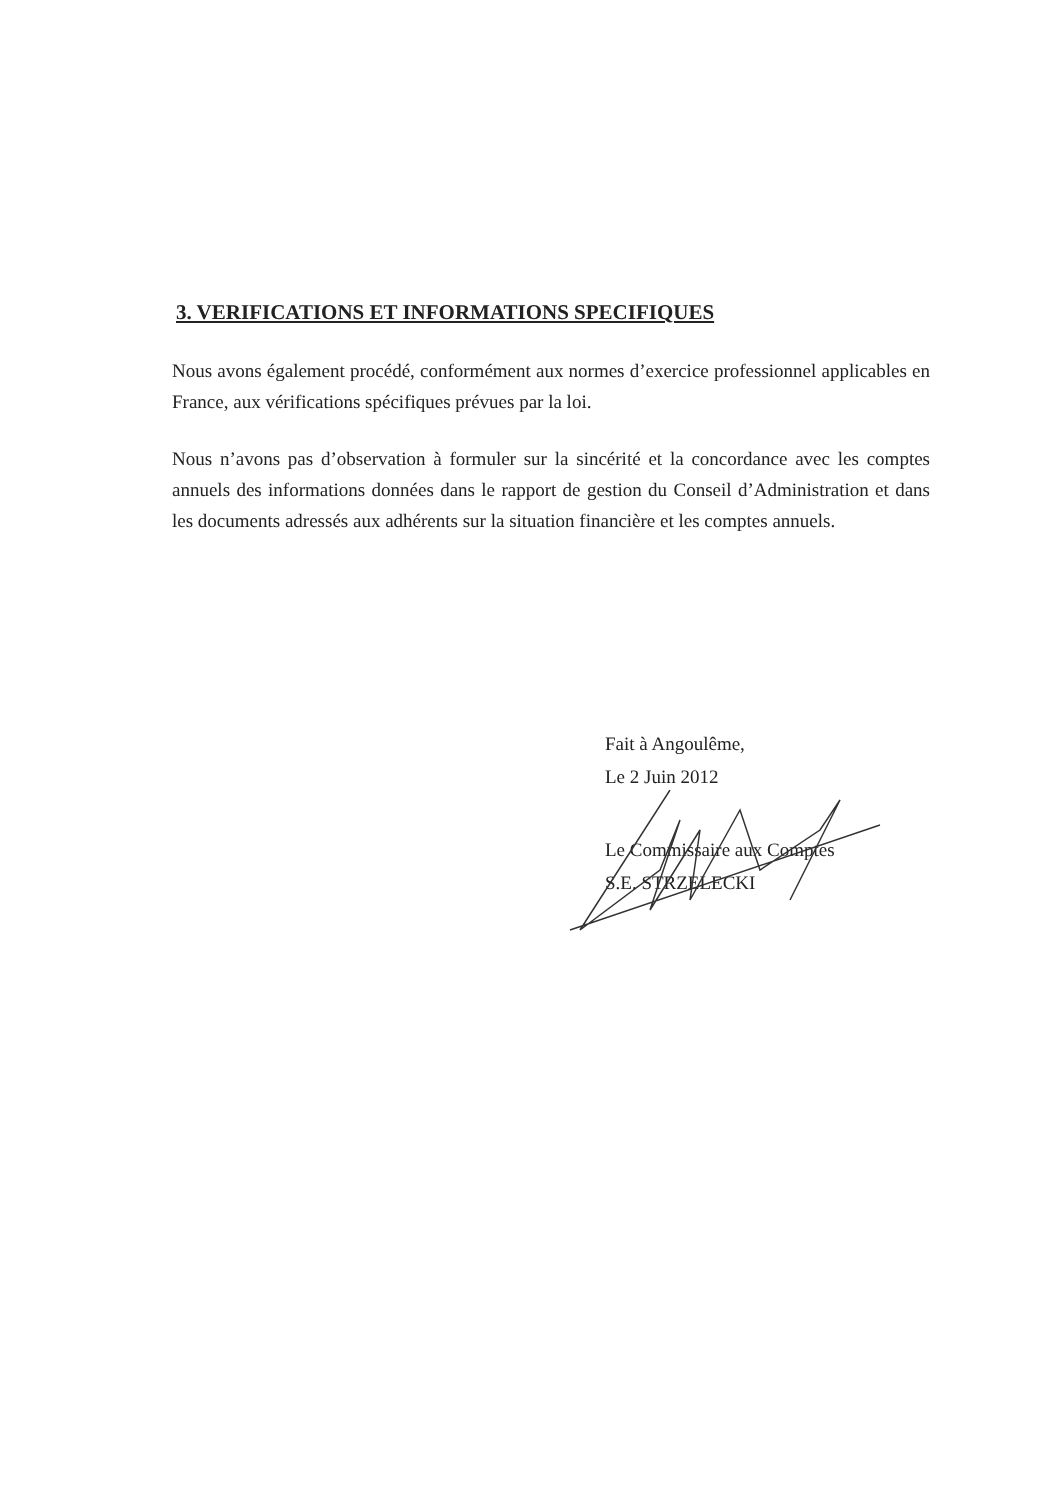3. VERIFICATIONS ET INFORMATIONS SPECIFIQUES
Nous avons également procédé, conformément aux normes d’exercice professionnel applicables en France, aux vérifications spécifiques prévues par la loi.
Nous n’avons pas d’observation à formuler sur la sincérité et la concordance avec les comptes annuels des informations données dans le rapport de gestion du Conseil d’Administration et dans les documents adressés aux adhérents sur la situation financière et les comptes annuels.
Fait à Angoulême,
Le 2 Juin 2012
Le Commissaire aux Comptes
S.E. STRZELECKI